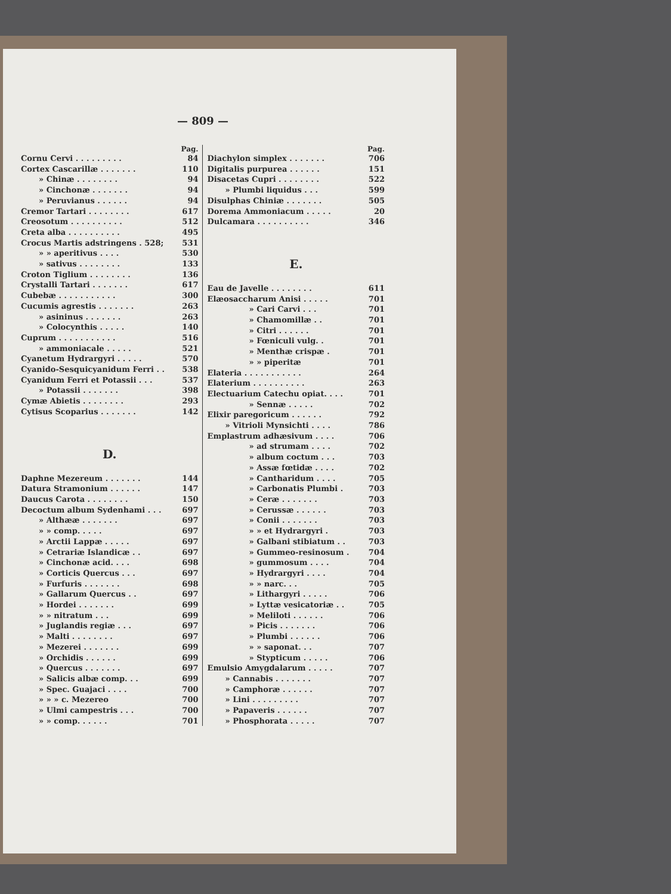— 809 —
Pag.
Cornu Cervi . . . . . . . . . 84
Cortex Cascarillæ . . . . . . . 110
» Chinæ . . . . . . . . 94
» Cinchonæ . . . . . . . 94
» Peruvianus . . . . . . 94
Cremor Tartari . . . . . . . . 617
Creosotum . . . . . . . . . . 512
Creta alba . . . . . . . . . . 495
Crocus Martis adstringens . 528; 531
» » aperitivus . . . . 530
» sativus . . . . . . . . 133
Croton Tiglium . . . . . . . . 136
Crystalli Tartari . . . . . . . 617
Cubebæ . . . . . . . . . . . 300
Cucumis agrestis . . . . . . . 263
» asininus . . . . . . . 263
» Colocynthis . . . . . 140
Cuprum . . . . . . . . . . . 516
» ammoniacale . . . . . 521
Cyanetum Hydrargyri . . . . . 570
Cyanido-Sesquicyanidum Ferri . . 538
Cyanidum Ferri et Potassii . . . 537
» Potassii . . . . . . . 398
Cymæ Abietis . . . . . . . . 293
Cytisus Scoparius . . . . . . . 142
D.
Daphne Mezereum . . . . . . . 144
Datura Stramonium . . . . . . 147
Daucus Carota . . . . . . . . 150
Decoctum album Sydenhami . . . 697
» Althææ . . . . . . . 697
» » comp. . . . . 697
» Arctii Lappæ . . . . . 697
» Cetrariæ Islandicæ . . 697
» Cinchonæ acid. . . . 698
» Corticis Quercus . . . 697
» Furfuris . . . . . . . 698
» Gallarum Quercus . . 697
» Hordei . . . . . . . 699
» » nitratum . . . 699
» Juglandis regiæ . . . 697
» Malti . . . . . . . . 697
» Mezerei . . . . . . . 699
» Orchidis . . . . . . 699
» Quercus . . . . . . . 697
» Salicis albæ comp. . . 699
» Spec. Guajaci . . . . 700
» » » c. Mezereo 700
» Ulmi campestris . . . 700
» » comp. . . . . . 701
Pag.
Diachylon simplex . . . . . . . 706
Digitalis purpurea . . . . . . 151
Disacetas Cupri . . . . . . . . 522
» Plumbi liquidus . . . 599
Disulphas Chiniæ . . . . . . . 505
Dorema Ammoniacum . . . . . 20
Dulcamara . . . . . . . . . . 346
E.
Eau de Javelle . . . . . . . . 611
Elæosaccharum Anisi . . . . . 701
» Cari Carvi . . . 701
» Chamomillæ . . 701
» Citri . . . . . . 701
» Fœniculi vulg. . 701
» Menthæ crispæ . 701
» » piperitæ 701
Elateria . . . . . . . . . . . 264
Elaterium . . . . . . . . . . 263
Electuarium Catechu opiat. . . . 701
» Sennæ . . . . . 702
Elixir paregoricum . . . . . . 792
» Vitrioli Mynsichti . . . . 786
Emplastrum adhæsivum . . . . 706
» ad strumam . . . . 702
» album coctum . . . 703
» Assæ fœtidæ . . . . 702
» Cantharidum . . . . 705
» Carbonatis Plumbi . 703
» Ceræ . . . . . . . 703
» Cerussæ . . . . . . 703
» Conii . . . . . . . 703
» » et Hydrargyri . 703
» Galbani stibiatum . . 703
» Gummeo-resinosum . 704
» gummosum . . . . 704
» Hydrargyri . . . . 704
» » narc. . . 705
» Lithargyri . . . . . 706
» Lyttæ vesicatoriæ . . 705
» Meliloti . . . . . . 706
» Picis . . . . . . . 706
» Plumbi . . . . . . 706
» » saponat. . . 707
» Stypticum . . . . . 706
Emulsio Amygdalarum . . . . . 707
» Cannabis . . . . . . . 707
» Camphoræ . . . . . . 707
» Lini . . . . . . . . . 707
» Papaveris . . . . . . 707
» Phosphorata . . . . . 707